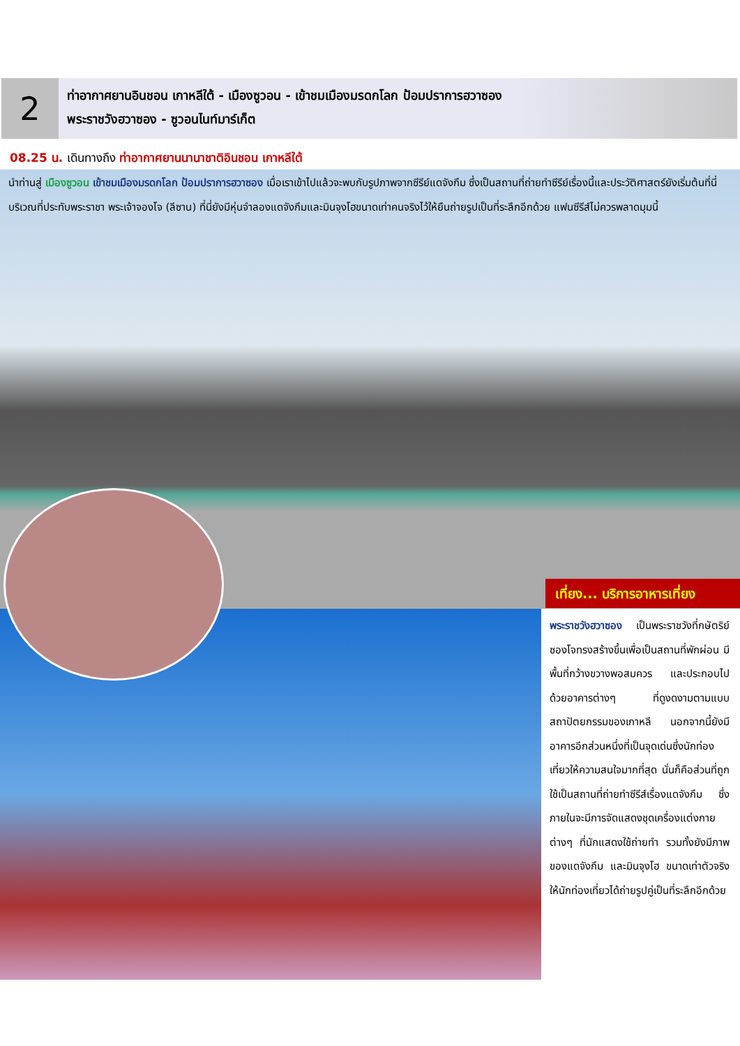2
ท่าอากาศยานอินชอน เกาหลีใต้ - เมืองซูวอน - เข้าชมเมืองมรดกโลก ป้อมปราการฮวาซอง
พระราชวังฮวาซอง - ซูวอนไนท์มาร์เก็ต
08.25 น. เดินทางถึง ท่าอากาศยานนานาชาติอินชอน เกาหลีใต้
นำท่านสู่ เมืองซูวอน เข้าชมเมืองมรดกโลก ป้อมปราการฮวาซอง เมื่อเราเข้าไปแล้วจะพบกับรูปภาพจากซีรีย์แดจังกึม ซึ่งเป็นสถานที่ถ่ายทำซีรีย์เรื่องนี้และประวัติศาสตร์ยังเริ่มต้นที่นี่ บริเวณที่ประทับพระราชา พระเจ้าจองโจ (ลีซาน) ที่นี่ยังมีหุ่นจำลองแดจังกึมและมินจุงโฮขนาดเท่าคนจริงไว้ให้ยืนถ่ายรูปเป็นที่ระลึกอีกด้วย แฟนซีรีส์ไม่ควรพลาดมุมนี้
เที่ยง... บริการอาหารเที่ยง
พระราชวังฮวาซอง เป็นพระราชวังที่กษัตริย์ซองโจทรงสร้างขึ้นเพื่อเป็นสถานที่พักผ่อน มีพื้นที่กว้างขวางพอสมควร และประกอบไปด้วยอาคารต่างๆ ที่ดูงดงามตามแบบสถาปัตยกรรมของเกาหลี นอกจากนี้ยังมีอาคารอีกส่วนหนึ่งที่เป็นจุดเด่นซึ่งนักท่องเที่ยวให้ความสนใจมากที่สุด นั่นก็คือส่วนที่ถูกใช้เป็นสถานที่ถ่ายทำซีรีส์เรื่องแดจังกึม ซึ่งภายในจะมีการจัดแสดงชุดเครื่องแต่งกายต่างๆ ที่นักแสดงใช้ถ่ายทำ รวมทั้งยังมีภาพของแดจังกึม และมินจุงโฮ ขนาดเท่าตัวจริงให้นักท่องเที่ยวได้ถ่ายรูปคู่เป็นที่ระลึกอีกด้วย